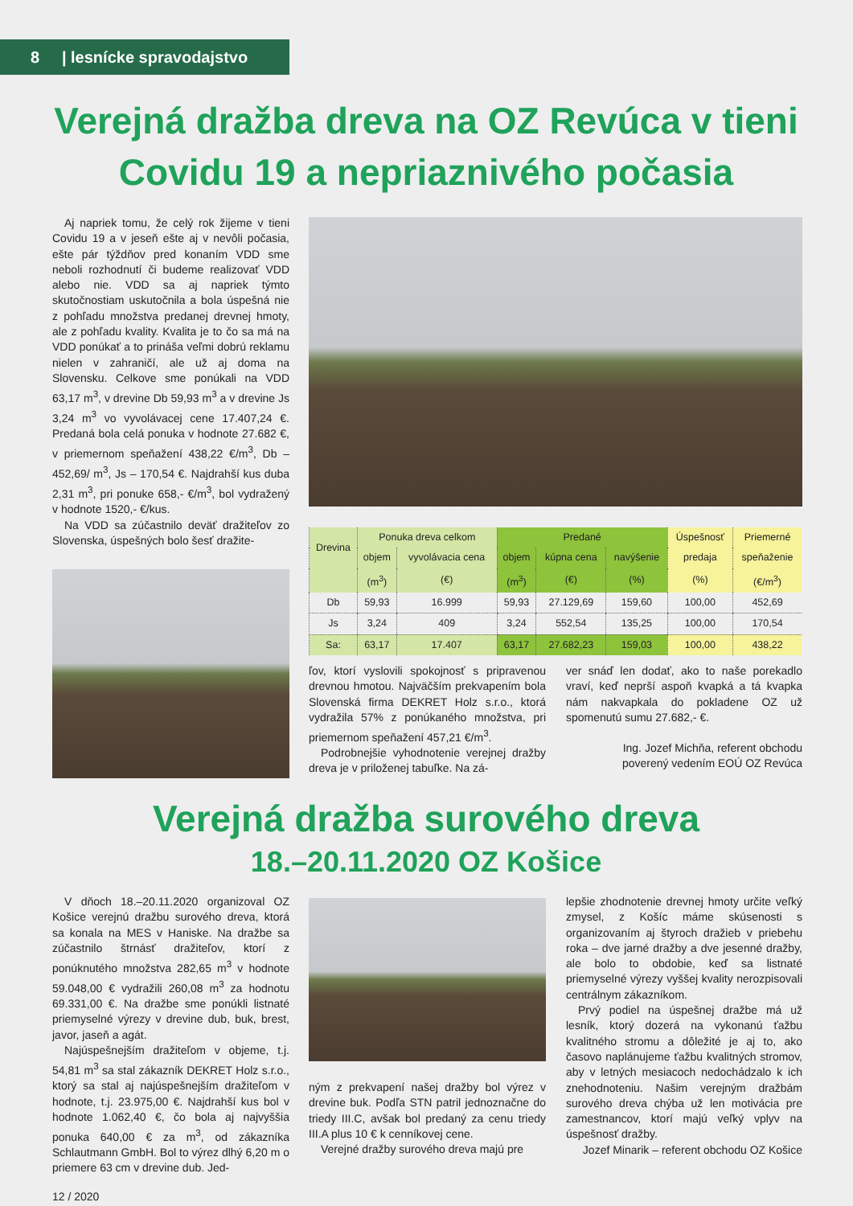8 | lesnícke spravodajstvo
Verejná dražba dreva na OZ Revúca v tieni Covidu 19 a nepriaznivého počasia
Aj napriek tomu, že celý rok žijeme v tieni Covidu 19 a v jeseň ešte aj v nevôli počasia, ešte pár týždňov pred konaním VDD sme neboli rozhodnutí či budeme realizovať VDD alebo nie. VDD sa aj napriek týmto skutočnostiam uskutočnila a bola úspešná nie z pohľadu množstva predanej drevnej hmoty, ale z pohľadu kvality. Kvalita je to čo sa má na VDD ponúkať a to prináša veľmi dobrú reklamu nielen v zahraničí, ale už aj doma na Slovensku. Celkove sme ponúkali na VDD 63,17 m<sup>3</sup>, v drevine Db 59,93 m<sup>3</sup> a v drevine Js 3,24 m<sup>3</sup> vo vyvolávacej cene 17.407,24 €. Predaná bola celá ponuka v hodnote 27.682 €, v priemernom speňažení 438,22 €/m<sup>3</sup>, Db – 452,69/ m<sup>3</sup>, Js – 170,54 €. Najdrahší kus duba 2,31 m<sup>3</sup>, pri ponuke 658,- €/m<sup>3</sup>, bol vydražený v hodnote 1520,- €/kus.
Na VDD sa zúčastnilo deväť dražiteľov zo Slovenska, úspešných bolo šesť dražite-
| Drevina | Ponuka dreva celkom | | Predané | | | Úspešnosť | Priemerné |
| --- | --- | --- | --- | --- | --- | --- | --- |
| | objem | vyvolávacia cena | objem | kúpna cena | navýšenie | predaja | speňaženie |
| | (m<sup>3</sup>) | (€) | (m<sup>3</sup>) | (€) | (%) | (%) | (€/m<sup>3</sup>) |
| Db | 59,93 | 16.999 | 59,93 | 27.129,69 | 159,60 | 100,00 | 452,69 |
| Js | 3,24 | 409 | 3,24 | 552,54 | 135,25 | 100,00 | 170,54 |
| Sa: | 63,17 | 17.407 | 63,17 | 27.682,23 | 159,03 | 100,00 | 438,22 |
ľov, ktorí vyslovili spokojnosť s pripravenou drevnou hmotou. Najväčším prekvapením bola Slovenská firma DEKRET Holz s.r.o., ktorá vydražila 57% z ponúkaného množstva, pri priemernom speňažení 457,21 €/m<sup>3</sup>.
Podrobnejšie vyhodnotenie verejnej dražby dreva je v priloženej tabuľke. Na zá-
ver snáď len dodať, ako to naše porekadlo vraví, keď neprší aspoň kvapká a tá kvapka nám nakvapkala do pokladene OZ už spomenutú sumu 27.682,- €.
Ing. Jozef Michňa, referent obchodu
poverený vedením EOÚ OZ Revúca
Verejná dražba surového dreva
18.–20.11.2020 OZ Košice
V dňoch 18.–20.11.2020 organizoval OZ Košice verejnú dražbu surového dreva, ktorá sa konala na MES v Haniske. Na dražbe sa zúčastnilo štrnásť dražiteľov, ktorí z ponúknutého množstva 282,65 m<sup>3</sup> v hodnote 59.048,00 € vydražili 260,08 m<sup>3</sup> za hodnotu 69.331,00 €. Na dražbe sme ponúkli listnaté priemyselné výrezy v drevine dub, buk, brest, javor, jaseň a agát.
Najúspešnejším dražiteľom v objeme, t.j. 54,81 m<sup>3</sup> sa stal zákazník DEKRET Holz s.r.o., ktorý sa stal aj najúspešnejším dražiteľom v hodnote, t.j. 23.975,00 €. Najdrahší kus bol v hodnote 1.062,40 €, čo bola aj najvyššia ponuka 640,00 € za m<sup>3</sup>, od zákazníka Schlautmann GmbH. Bol to výrez dlhý 6,20 m o priemere 63 cm v drevine dub. Jed-
12 / 2020
ným z prekvapení našej dražby bol výrez v drevine buk. Podľa STN patril jednoznačne do triedy III.C, avšak bol predaný za cenu triedy III.A plus 10 € k cenníkovej cene.
Verejné dražby surového dreva majú pre
lepšie zhodnotenie drevnej hmoty určite veľký zmysel, z Košíc máme skúsenosti s organizovaním aj štyroch dražieb v priebehu roka – dve jarné dražby a dve jesenné dražby, ale bolo to obdobie, keď sa listnaté priemyselné výrezy vyššej kvality nerozpisovali centrálnym zákazníkom.
Prvý podiel na úspešnej dražbe má už lesník, ktorý dozerá na vykonanú ťažbu kvalitného stromu a dôležité je aj to, ako časovo naplánujeme ťažbu kvalitných stromov, aby v letných mesiacoch nedochádzalo k ich znehodnoteniu. Našim verejným dražbám surového dreva chýba už len motivácia pre zamestnancov, ktorí majú veľký vplyv na úspešnosť dražby.
Jozef Minarik – referent obchodu OZ Košice